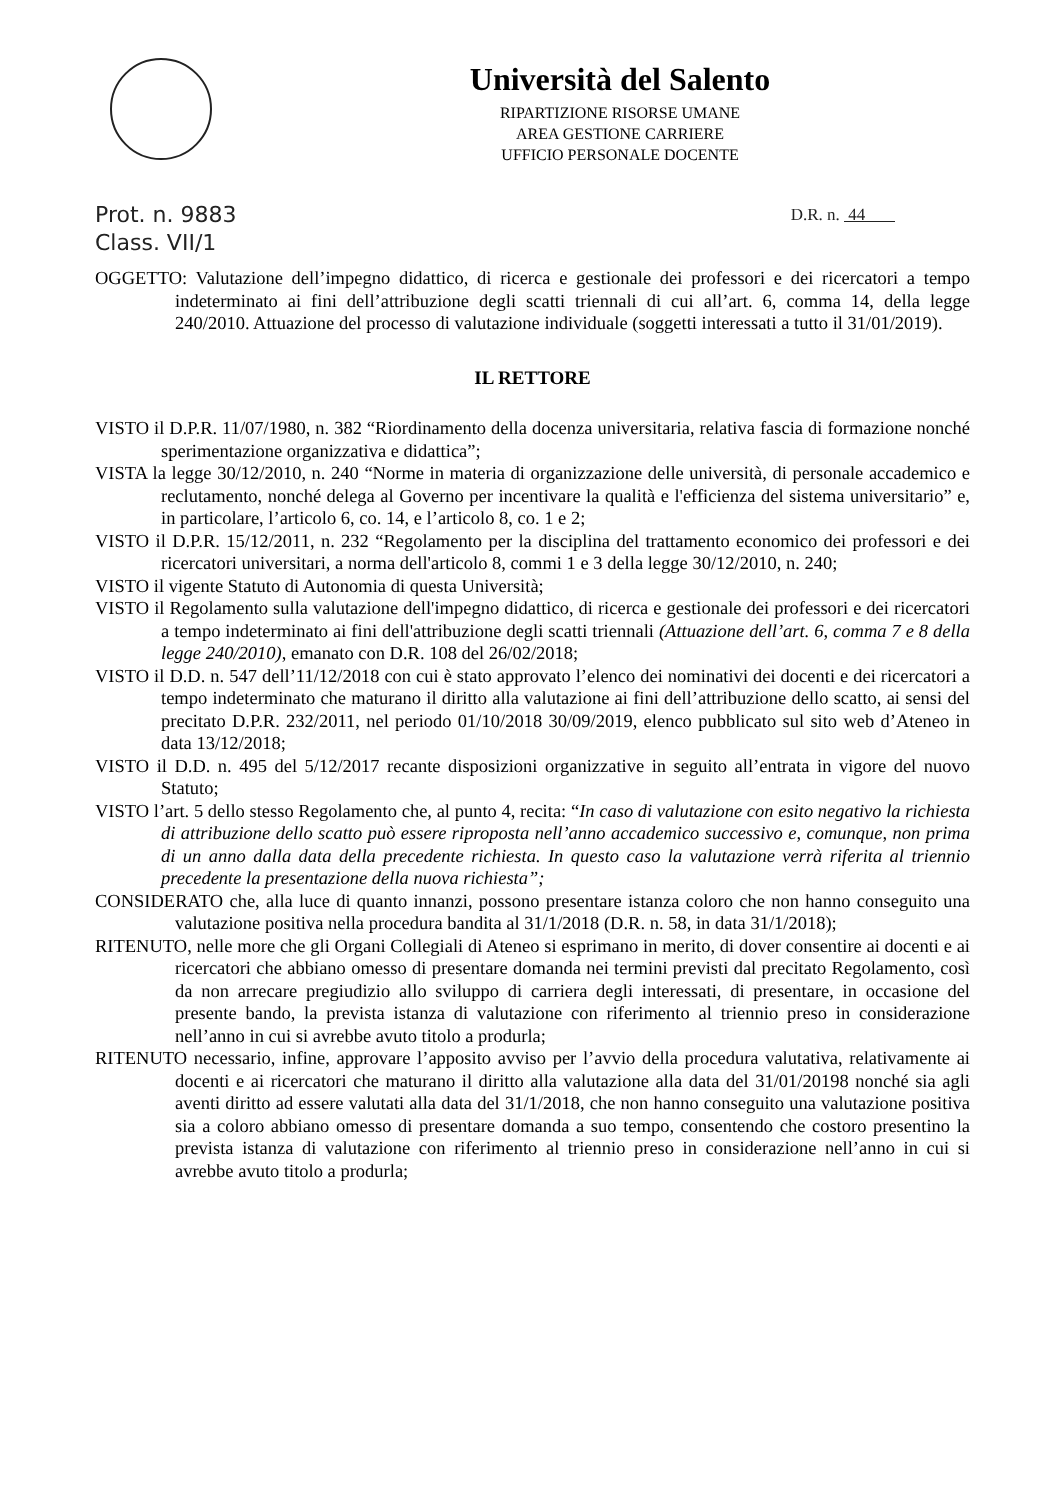Università del Salento
RIPARTIZIONE RISORSE UMANE
AREA GESTIONE CARRIERE
UFFICIO PERSONALE DOCENTE
Prot. n. 9883
Class. VII/1 D.R. n. 44
OGGETTO: Valutazione dell’impegno didattico, di ricerca e gestionale dei professori e dei ricercatori a tempo indeterminato ai fini dell’attribuzione degli scatti triennali di cui all’art. 6, comma 14, della legge 240/2010. Attuazione del processo di valutazione individuale (soggetti interessati a tutto il 31/01/2019).
IL RETTORE
VISTO il D.P.R. 11/07/1980, n. 382 “Riordinamento della docenza universitaria, relativa fascia di formazione nonché sperimentazione organizzativa e didattica”;
VISTA la legge 30/12/2010, n. 240 “Norme in materia di organizzazione delle università, di personale accademico e reclutamento, nonché delega al Governo per incentivare la qualità e l'efficienza del sistema universitario” e, in particolare, l’articolo 6, co. 14, e l’articolo 8, co. 1 e 2;
VISTO il D.P.R. 15/12/2011, n. 232 “Regolamento per la disciplina del trattamento economico dei professori e dei ricercatori universitari, a norma dell'articolo 8, commi 1 e 3 della legge 30/12/2010, n. 240;
VISTO il vigente Statuto di Autonomia di questa Università;
VISTO il Regolamento sulla valutazione dell'impegno didattico, di ricerca e gestionale dei professori e dei ricercatori a tempo indeterminato ai fini dell'attribuzione degli scatti triennali (Attuazione dell’art. 6, comma 7 e 8 della legge 240/2010), emanato con D.R. 108 del 26/02/2018;
VISTO il D.D. n. 547 dell’11/12/2018 con cui è stato approvato l’elenco dei nominativi dei docenti e dei ricercatori a tempo indeterminato che maturano il diritto alla valutazione ai fini dell’attribuzione dello scatto, ai sensi del precitato D.P.R. 232/2011, nel periodo 01/10/2018 30/09/2019, elenco pubblicato sul sito web d’Ateneo in data 13/12/2018;
VISTO il D.D. n. 495 del 5/12/2017 recante disposizioni organizzative in seguito all’entrata in vigore del nuovo Statuto;
VISTO l’art. 5 dello stesso Regolamento che, al punto 4, recita: “In caso di valutazione con esito negativo la richiesta di attribuzione dello scatto può essere riproposta nell’anno accademico successivo e, comunque, non prima di un anno dalla data della precedente richiesta. In questo caso la valutazione verrà riferita al triennio precedente la presentazione della nuova richiesta”;
CONSIDERATO che, alla luce di quanto innanzi, possono presentare istanza coloro che non hanno conseguito una valutazione positiva nella procedura bandita al 31/1/2018 (D.R. n. 58, in data 31/1/2018);
RITENUTO, nelle more che gli Organi Collegiali di Ateneo si esprimano in merito, di dover consentire ai docenti e ai ricercatori che abbiano omesso di presentare domanda nei termini previsti dal precitato Regolamento, così da non arrecare pregiudizio allo sviluppo di carriera degli interessati, di presentare, in occasione del presente bando, la prevista istanza di valutazione con riferimento al triennio preso in considerazione nell’anno in cui si avrebbe avuto titolo a produrla;
RITENUTO necessario, infine, approvare l’apposito avviso per l’avvio della procedura valutativa, relativamente ai docenti e ai ricercatori che maturano il diritto alla valutazione alla data del 31/01/20198 nonché sia agli aventi diritto ad essere valutati alla data del 31/1/2018, che non hanno conseguito una valutazione positiva sia a coloro abbiano omesso di presentare domanda a suo tempo, consentendo che costoro presentino la prevista istanza di valutazione con riferimento al triennio preso in considerazione nell’anno in cui si avrebbe avuto titolo a produrla;